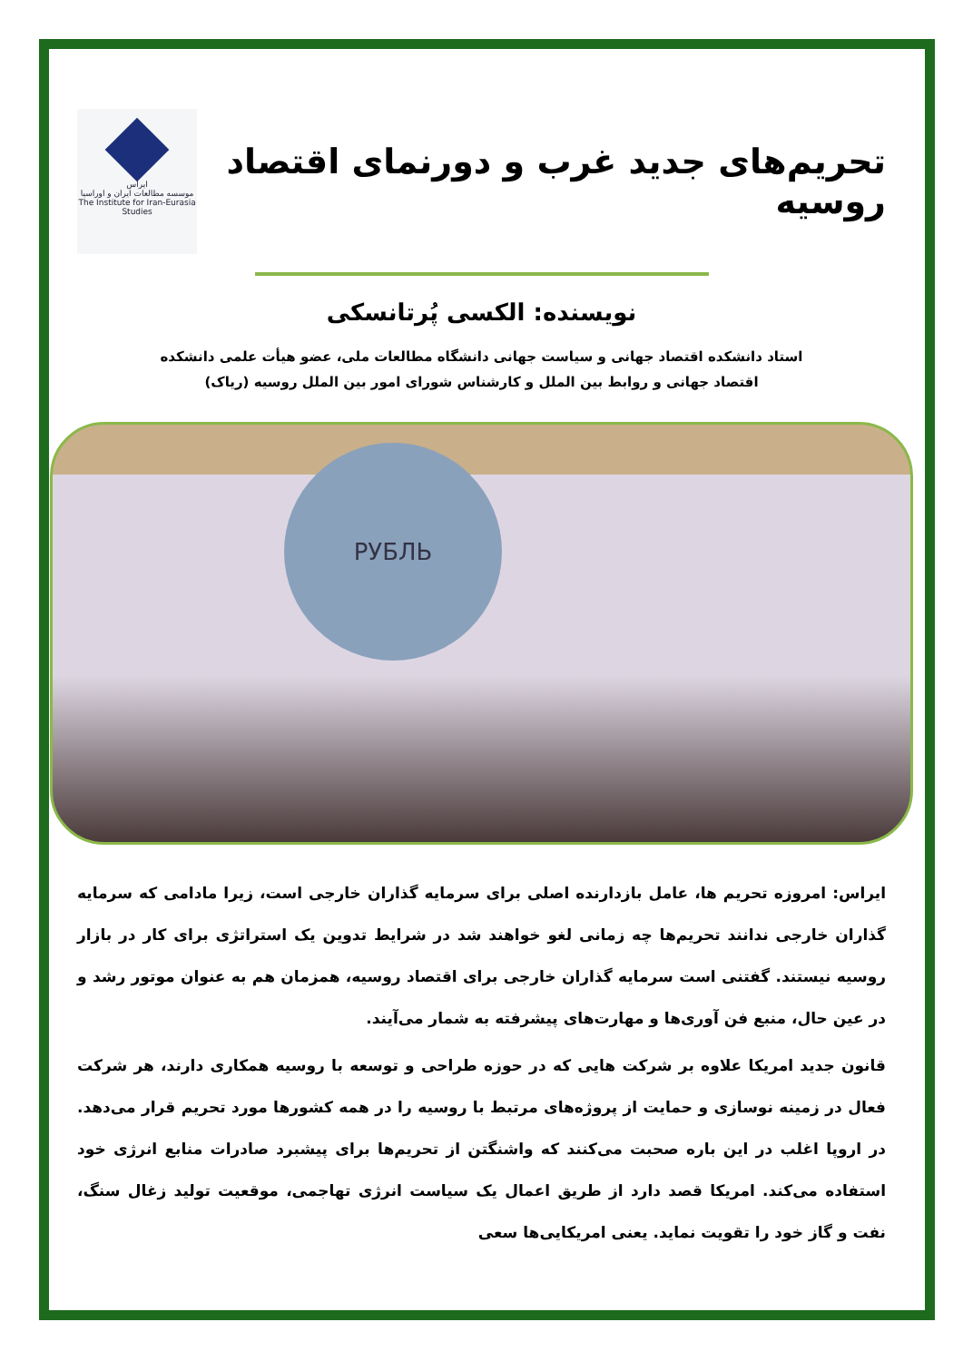تحریم‌های جدید غرب و دورنمای اقتصاد روسیه
ایراس
موسسه مطالعات ایران و اوراسیا
The Institute for Iran-Eurasia Studies
نویسنده: الکسی پُرتانسکی
استاد دانشکده اقتصاد جهانی و سیاست جهانی دانشگاه مطالعات ملی، عضو هیأت علمی دانشکده
اقتصاد جهانی و روابط بین الملل و کارشناس شورای امور بین الملل روسیه (ریاک)
РУБЛЬ
ایراس: امروزه تحریم ها، عامل بازدارنده اصلی برای سرمایه گذاران خارجی است، زیرا مادامی که سرمایه گذاران خارجی ندانند تحریم‌ها چه زمانی لغو خواهند شد در شرایط تدوین یک استراتژی برای کار در بازار روسیه نیستند. گفتنی است سرمایه گذاران خارجی برای اقتصاد روسیه، همزمان هم به عنوان موتور رشد و در عین حال، منبع فن آوری‌ها و مهارت‌های پیشرفته به شمار می‌آیند.
قانون جدید امریکا علاوه بر شرکت هایی که در حوزه طراحی و توسعه با روسیه همکاری دارند، هر شرکت فعال در زمینه نوسازی و حمایت از پروژه‌های مرتبط با روسیه را در همه کشورها مورد تحریم قرار می‌دهد. در اروپا اغلب در این باره صحبت می‌کنند که واشنگتن از تحریم‌ها برای پیشبرد صادرات منابع انرژی خود استفاده می‌کند. امریکا قصد دارد از طریق اعمال یک سیاست انرژی تهاجمی، موقعیت تولید زغال سنگ، نفت و گاز خود را تقویت نماید. یعنی امریکایی‌ها سعی